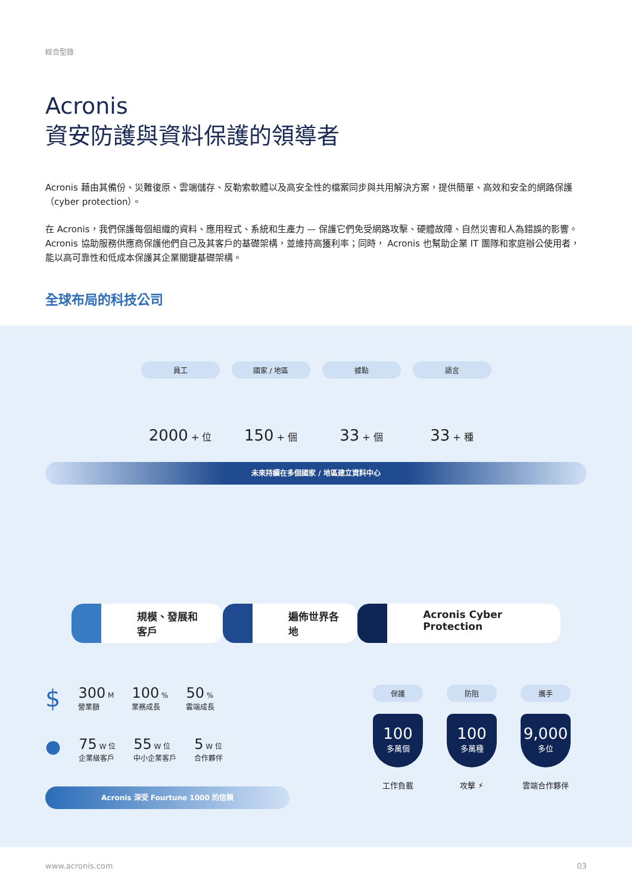綜合型錄
Acronis
資安防護與資料保護的領導者
Acronis 藉由其備份、災難復原、雲端儲存、反勒索軟體以及高安全性的檔案同步與共用解決方案，提供簡單、高效和安全的網路保護（cyber protection）。
在 Acronis，我們保護每個組織的資料、應用程式、系統和生產力 — 保護它們免受網路攻擊、硬體故障、自然災害和人為錯誤的影響。Acronis 協助服務供應商保護他們自己及其客戶的基礎架構，並維持高獲利率；同時， Acronis 也幫助企業 IT 團隊和家庭辦公使用者，能以高可靠性和低成本保護其企業關鍵基礎架構。
全球布局的科技公司
員工
2000 + 位
國家 / 地區
150 + 個
據點
33 + 個
語言
33 + 種
未來持續在多個國家 / 地區建立資料中心
規模、發展和客戶 遍佈世界各地 Acronis Cyber Protection
$ 300 M
營業額 100 %
業務成長 50 %
雲端成長
● 75 W 位
企業級客戶 55 W 位
中小企業客戶 5 W 位
合作夥伴
Acronis 深受 Fourtune 1000 的信賴
保護
100
多萬個
工作負載
防阻
100
多萬種
攻擊 ⚡
攜手
9,000
多位
雲端合作夥伴
www.acronis.com 03